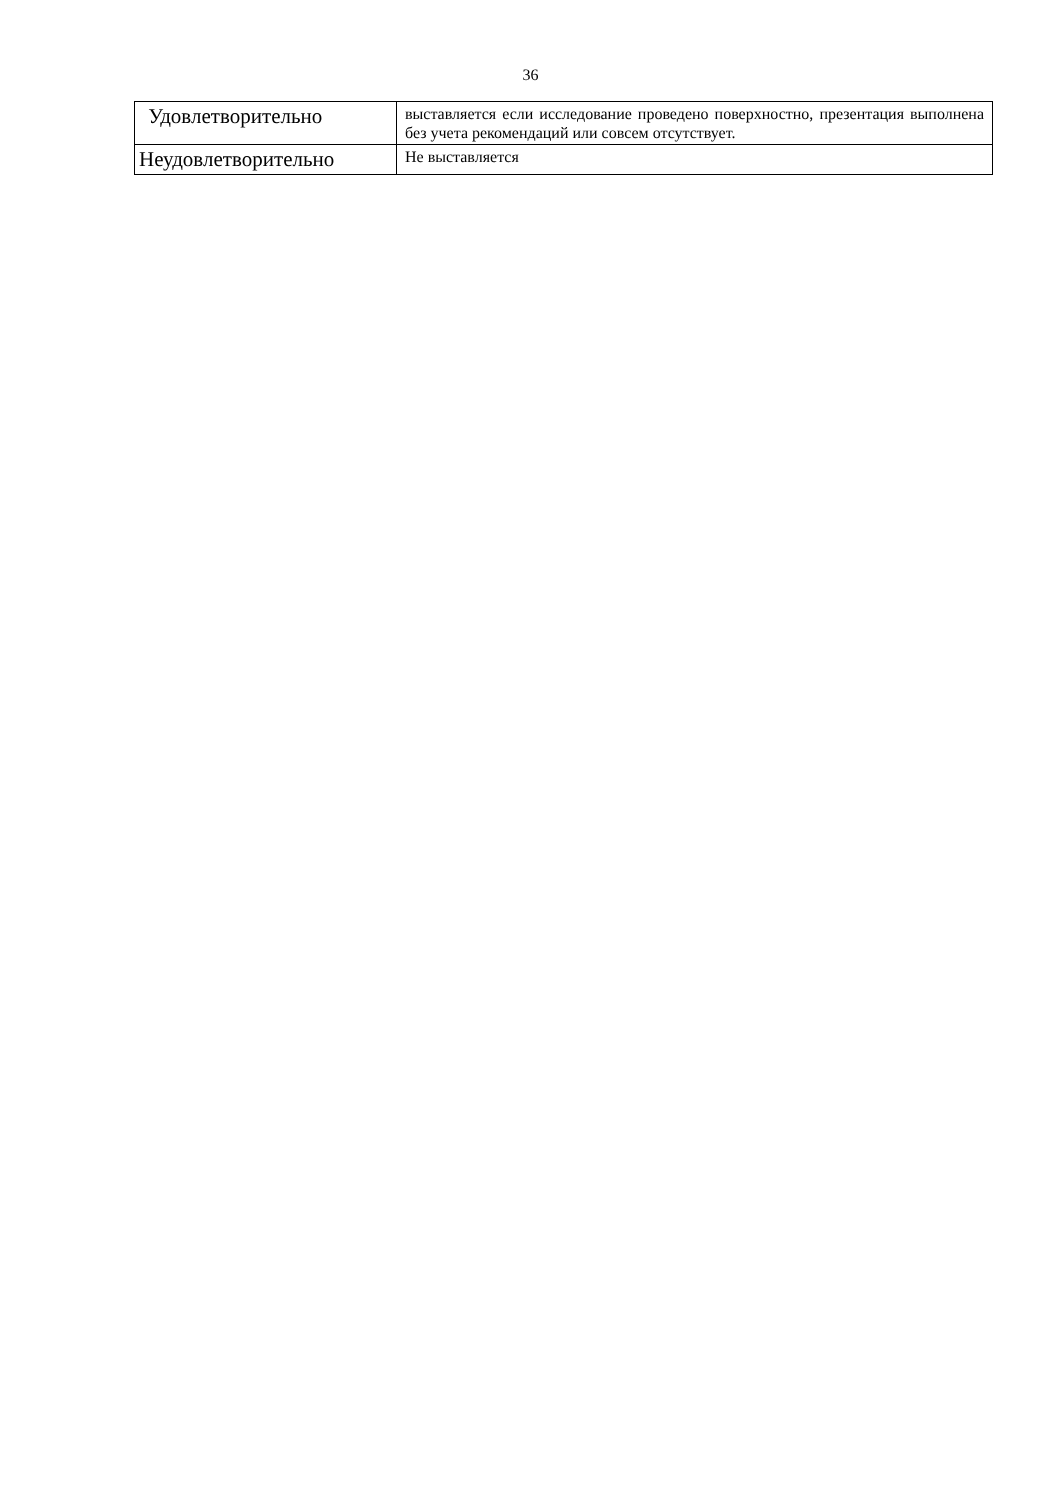36
| Удовлетворительно | выставляется если исследование проведено поверхностно, презентация выполнена без учета рекомендаций или совсем отсутствует. |
| Неудовлетворительно | Не выставляется |